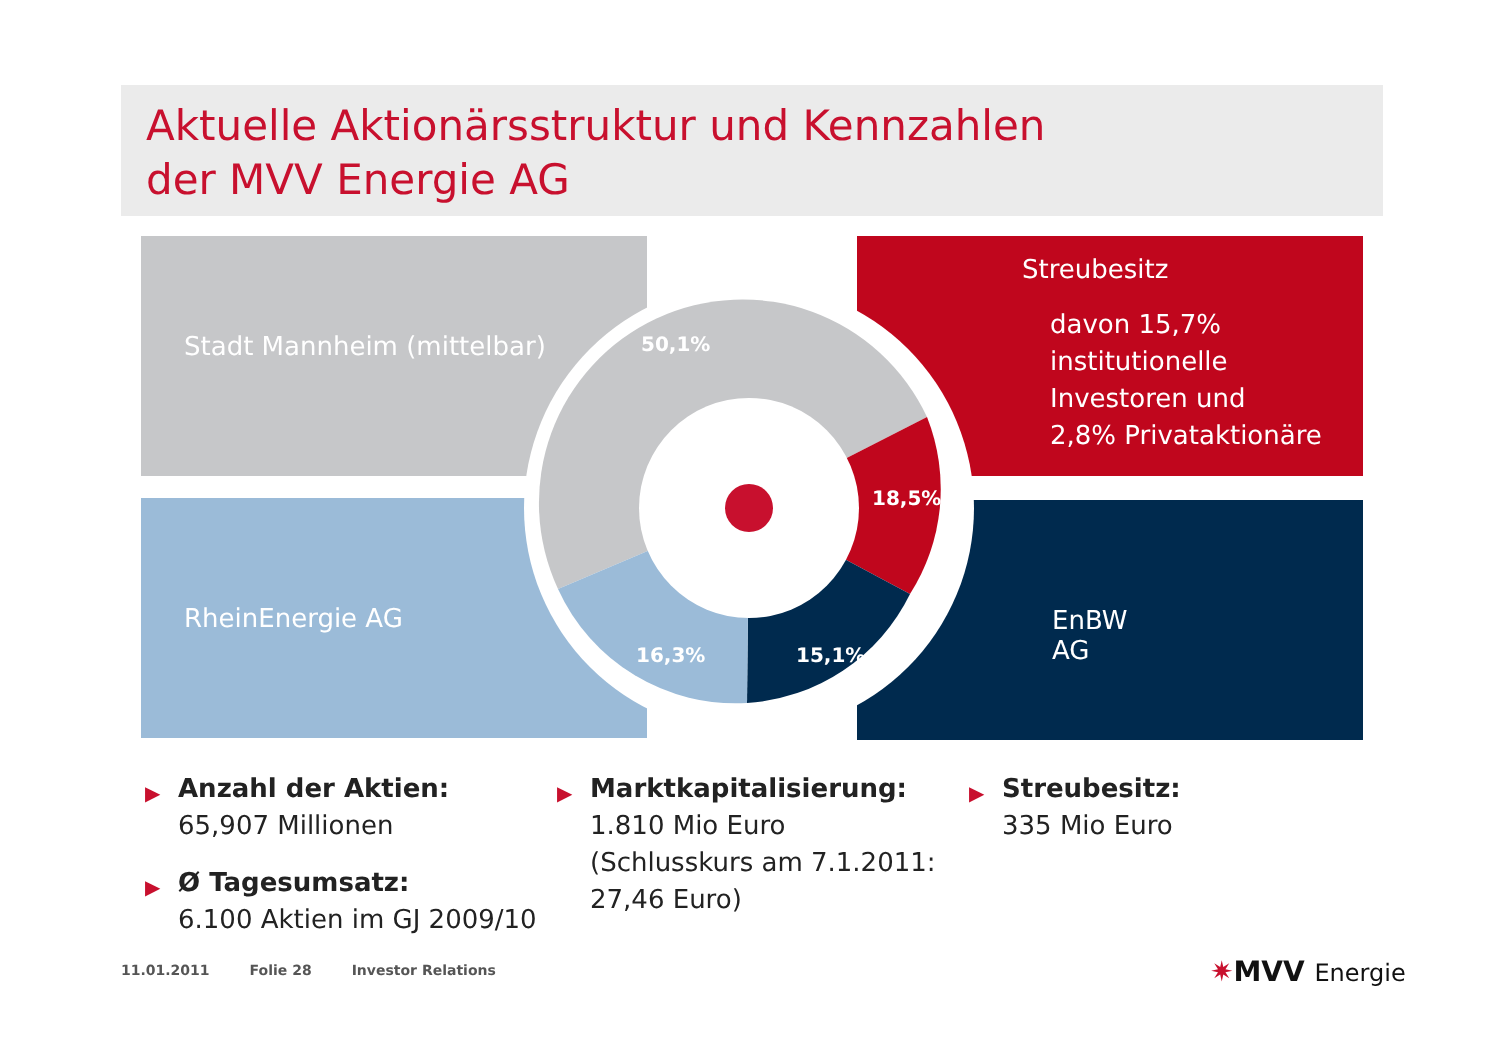Aktuelle Aktionärsstruktur und Kennzahlen
der MVV Energie AG
Stadt Mannheim (mittelbar)
Streubesitz
davon 15,7%
institutionelle
Investoren und
2,8% Privataktionäre
RheinEnergie AG EnBW AG
50,1%
18,5%
15,1%
16,3%
▶ Anzahl der Aktien:
65,907 Millionen
▶ Ø Tagesumsatz:
6.100 Aktien im GJ 2009/10
▶ Marktkapitalisierung:
1.810 Mio Euro
(Schlusskurs am 7.1.2011:
27,46 Euro)
▶ Streubesitz:
335 Mio Euro
11.01.2011 Folie 28 Investor Relations
✷MVV Energie